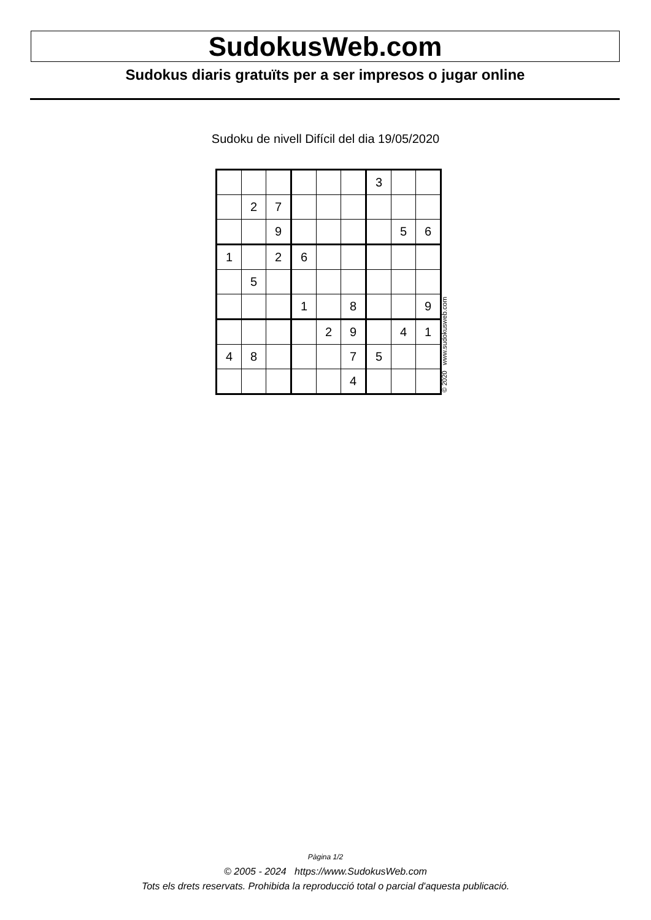SudokusWeb.com
Sudokus diaris gratuïts per a ser impresos o jugar online
Sudoku de nivell Difícil del dia 19/05/2020
| | | | | | | 3 | | |
| | 2 | 7 | | | | | | |
| | | 9 | | | | | 5 | 6 |
| 1 | | 2 | 6 | | | | | |
| | 5 | | | | | | | |
| | | | 1 | | 8 | | | 9 |
| | | | | 2 | 9 | | 4 | 1 |
| 4 | 8 | | | | 7 | 5 | | |
| | | | | | 4 | | | |
© 2020 www.sudokusweb.com
Pàgina 1/2
© 2005 - 2024 https://www.SudokusWeb.com
Tots els drets reservats. Prohibida la reproducció total o parcial d'aquesta publicació.